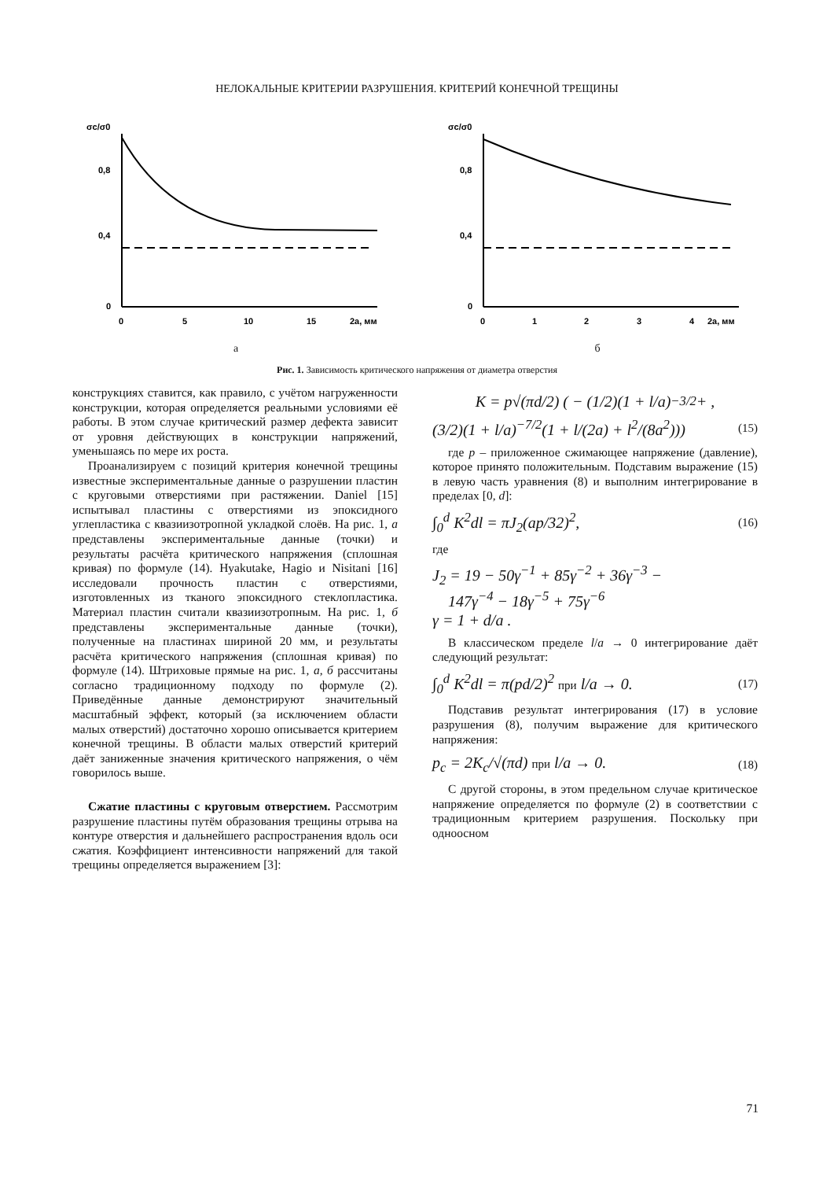НЕЛОКАЛЬНЫЕ КРИТЕРИИ РАЗРУШЕНИЯ. КРИТЕРИЙ КОНЕЧНОЙ ТРЕЩИНЫ
σc/σ0
0,8
0,4
0
0
5
10
15
2a, мм
а
σc/σ0
0,8
0,4
0
0
1
2
3
4
2a, мм
б
Рис. 1. Зависимость критического напряжения от диаметра отверстия
конструкциях ставится, как правило, с учётом нагруженности конструкции, которая определяется реальными условиями её работы. В этом случае критический размер дефекта зависит от уровня действующих в конструкции напряжений, уменьшаясь по мере их роста.
Проанализируем с позиций критерия конечной трещины известные экспериментальные данные о разрушении пластин с круговыми отверстиями при растяжении. Daniel [15] испытывал пластины с отверстиями из эпоксидного углепластика с квазиизотропной укладкой слоёв. На рис. 1, а представлены экспериментальные данные (точки) и результаты расчёта критического напряжения (сплошная кривая) по формуле (14). Hyakutake, Hagio и Nisitani [16] исследовали прочность пластин с отверстиями, изготовленных из тканого эпоксидного стеклопластика. Материал пластин считали квазиизотропным. На рис. 1, б представлены экспериментальные данные (точки), полученные на пластинах шириной 20 мм, и результаты расчёта критического напряжения (сплошная кривая) по формуле (14). Штриховые прямые на рис. 1, а, б рассчитаны согласно традиционному подходу по формуле (2). Приведённые данные демонстрируют значительный масштабный эффект, который (за исключением области малых отверстий) достаточно хорошо описывается критерием конечной трещины. В области малых отверстий критерий даёт заниженные значения критического напряжения, о чём говорилось выше.
Сжатие пластины с круговым отверстием. Рассмотрим разрушение пластины путём образования трещины отрыва на контуре отверстия и дальнейшего распространения вдоль оси сжатия. Коэффициент интенсивности напряжений для такой трещины определяется выражением [3]:
K = p√(πd/2) ( − (1/2)(1 + l/a)<sup>−3/2</sup> + ,
(3/2)(1 + l/a)<sup>−7/2</sup>(1 + l/(2a) + l<sup>2</sup>/(8a<sup>2</sup>))) (15)
где p – приложенное сжимающее напряжение (давление), которое принято положительным. Подставим выражение (15) в левую часть уравнения (8) и выполним интегрирование в пределах [0, d]:
∫<sub>0</sub><sup>d</sup> K<sup>2</sup>dl = πJ<sub>2</sub>(ap/32)<sup>2</sup>, (16)
где
J<sub>2</sub> = 19 − 50γ<sup>−1</sup> + 85γ<sup>−2</sup> + 36γ<sup>−3</sup> −
147γ<sup>−4</sup> − 18γ<sup>−5</sup> + 75γ<sup>−6</sup>
γ = 1 + d/a .
В классическом пределе l/a → 0 интегрирование даёт следующий результат:
∫<sub>0</sub><sup>d</sup> K<sup>2</sup>dl = π(pd/2)<sup>2</sup> при l/a → 0. (17)
Подставив результат интегрирования (17) в условие разрушения (8), получим выражение для критического напряжения:
p<sub>c</sub> = 2K<sub>c</sub>/√(πd) при l/a → 0. (18)
С другой стороны, в этом предельном случае критическое напряжение определяется по формуле (2) в соответствии с традиционным критерием разрушения. Поскольку при одноосном
71